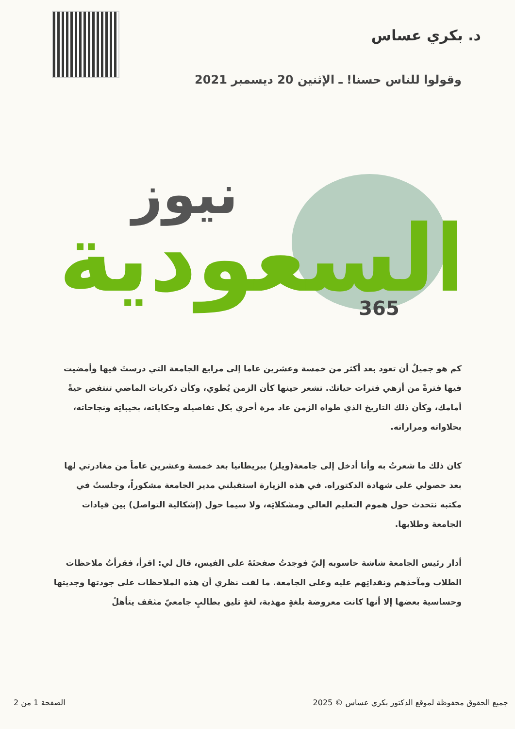د. بكري عساس
وقولوا للناس حسنا! ـ الإثنين 20 ديسمبر 2021
السعودية
نيوز
365
كم هو جميلٌ أن تعود بعد أكثر من خمسة وعشرين عاما إلى مرابع الجامعة التي درستَ فيها وأمضيت فيها فترةً من أزهي فترات حياتك. تشعر حينها كأن الزمن يُطوي، وكأن ذكريات الماضي تنتفض حيةً أمامك، وكأن ذلك التاريخ الذي طواه الزمن عاد مرة أخري بكل تفاصيله وحكاياته، بخيباتِه ونجاحاته، بحلاواته ومراراته.
كان ذلك ما شعرتُ به وأنا أدخل إلى جامعة(ويلز) ببريطانيا بعد خمسة وعشرين عاماً من مغادرتي لها بعد حصولي على شهادة الدكتوراه. في هذه الزيارة استقبلني مدير الجامعة مشكوراً، وجلستُ في مكتبه نتحدث حول هموم التعليم العالي ومشكلاتِه، ولا سيما حول (إشكالية التواصل) بين قيادات الجامعة وطلابها.
أدار رئيس الجامعة شاشة حاسوبه إليّ فوجدتُ صفحتَهُ على الفيس، قال لي: اقرأ، فقرأتُ ملاحظات الطلاب ومآخذهم ونقداتِهم عليه وعلى الجامعة. ما لفت نظري أن هذه الملاحظات على جودتها وجديتها وحساسية بعضها إلا أنها كانت معروضة بلغةٍ مهذبة، لغةٍ تليق بطالبٍ جامعيّ مثقف يتأهلُ
الصفحة 1 من 2 2025 © جميع الحقوق محفوظة لموقع الدكتور بكري عساس